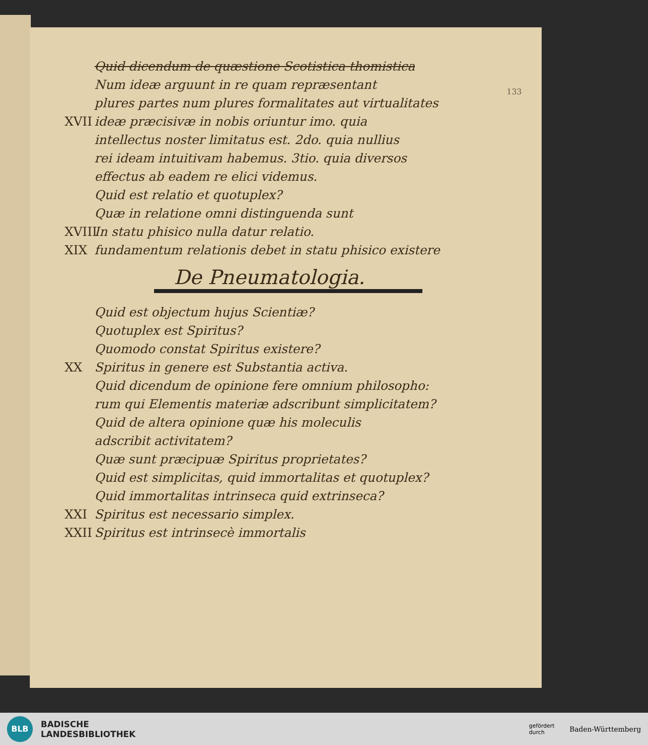133
Quid dicendum de quæstione Scotistica thomistica
Num ideæ arguunt in re quam repræsentant
plures partes num plures formalitates aut virtualitates
XVII ideæ præcisivæ in nobis oriuntur imo. quia
intellectus noster limitatus est. 2do. quia nullius
rei ideam intuitivam habemus. 3tio. quia diversos
effectus ab eadem re elici videmus.
Quid est relatio et quotuplex?
Quæ in relatione omni distinguenda sunt
XVIII In statu phisico nulla datur relatio.
XIX fundamentum relationis debet in statu phisico existere
De Pneumatologia.
Quid est objectum hujus Scientiæ?
Quotuplex est Spiritus?
Quomodo constat Spiritus existere?
XX Spiritus in genere est Substantia activa.
Quid dicendum de opinione fere omnium philosopho:
rum qui Elementis materiæ adscribunt simplicitatem?
Quid de altera opinione quæ his moleculis
adscribit activitatem?
Quæ sunt præcipuæ Spiritus proprietates?
Quid est simplicitas, quid immortalitas et quotuplex?
Quid immortalitas intrinseca quid extrinseca?
XXI Spiritus est necessario simplex.
XXII Spiritus est intrinsecè immortalis
BLB
BADISCHE
LANDESBIBLIOTHEK
gefördert
durch
Baden-Württemberg